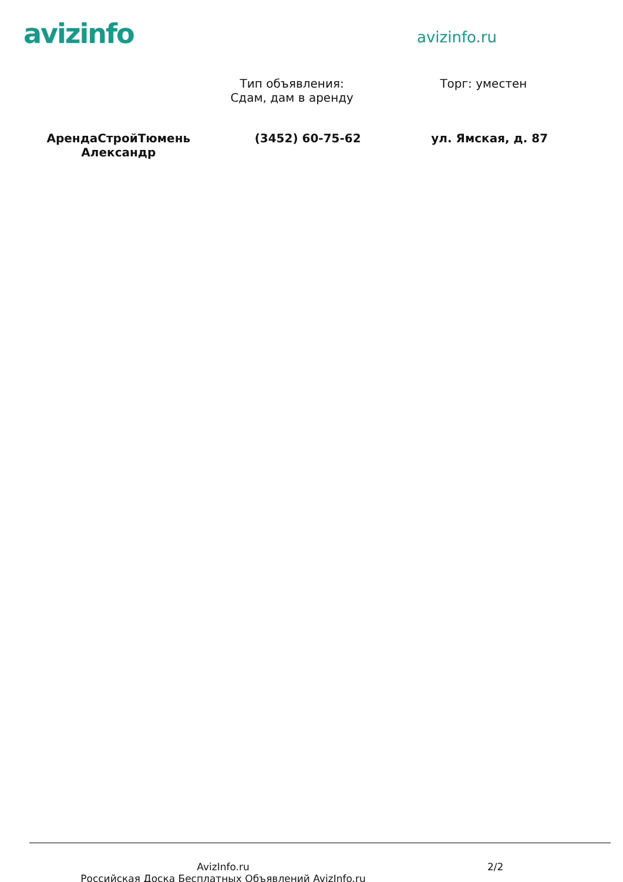avizinfo
avizinfo.ru
Тип объявления:
Сдам, дам в аренду
Торг: уместен
АрендаСтройТюмень
Александр
(3452) 60-75-62 ул. Ямская, д. 87
AvizInfo.ru
Российская Доска Бесплатных Объявлений AvizInfo.ru
2/2